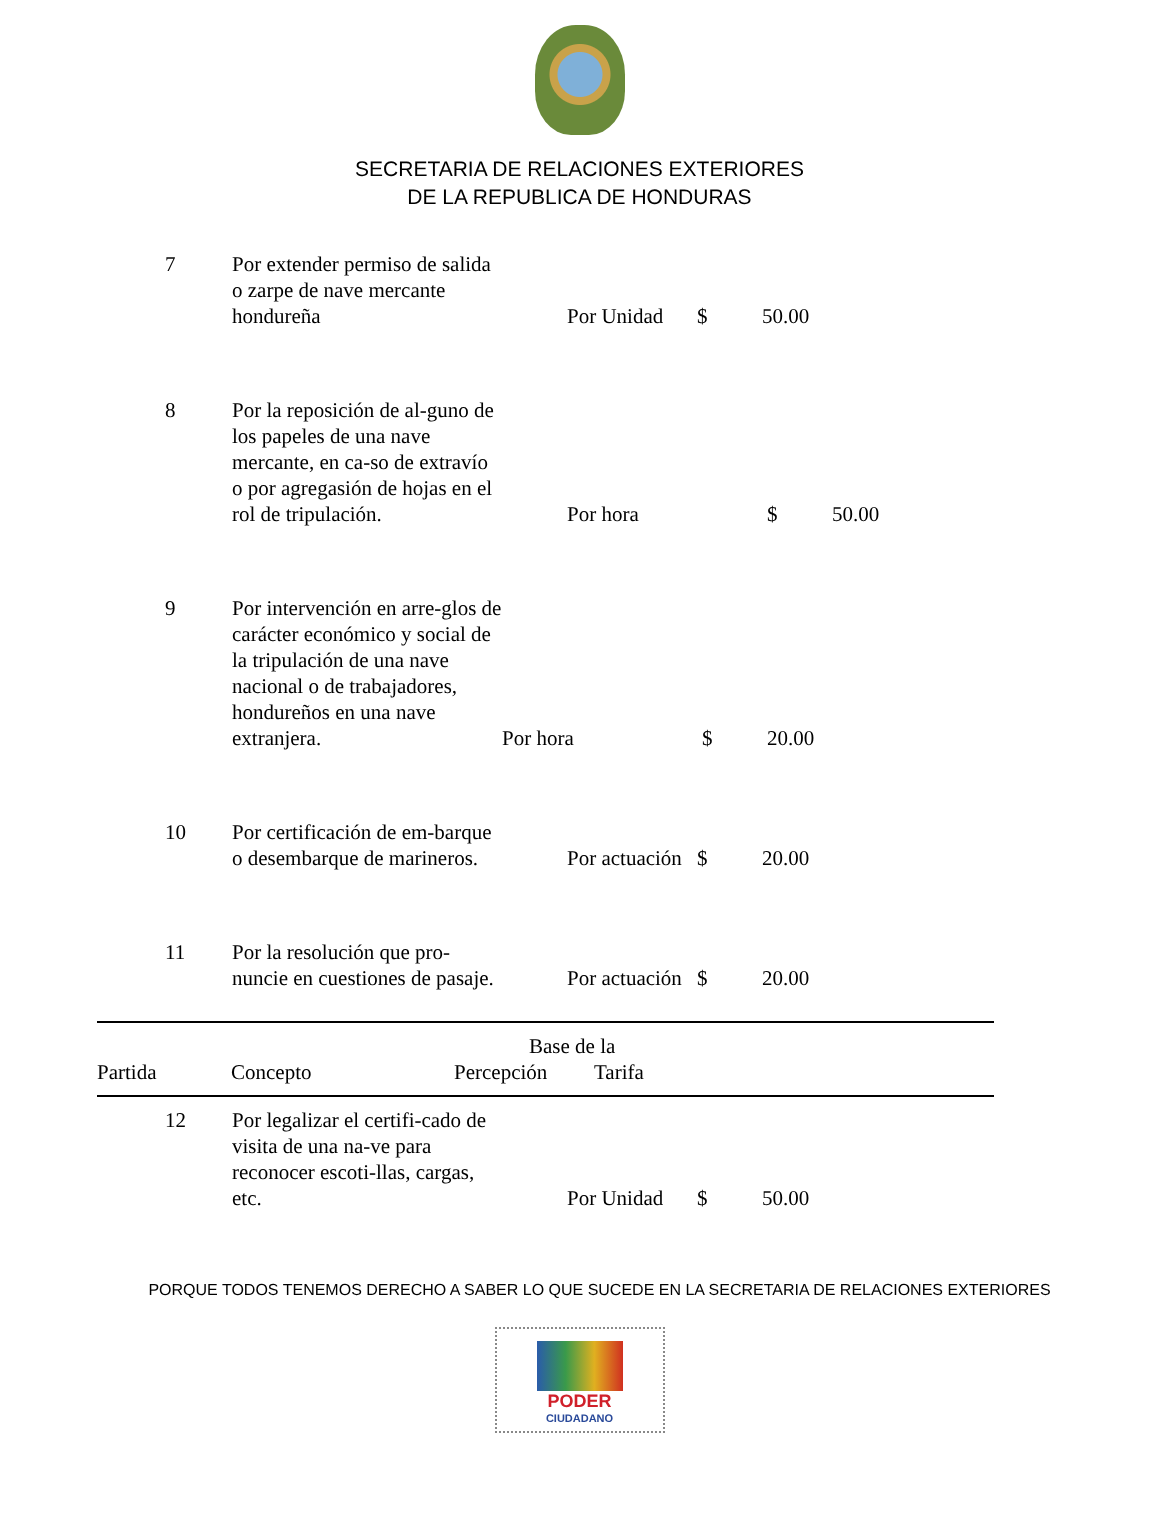SECRETARIA DE RELACIONES EXTERIORES
DE LA REPUBLICA DE HONDURAS
7 Por extender permiso de salida o zarpe de nave mercante hondureña
Por Unidad $ 50.00
8 Por la reposición de al-guno de los papeles de una nave mercante, en ca-so de extravío o por agregasión de hojas en el rol de tripulación.
Por hora $ 50.00
9 Por intervención en arre-glos de carácter económico y social de la tripulación de una nave nacional o de trabajadores, hondureños en una nave extranjera.
Por hora $ 20.00
10 Por certificación de em-barque o desembarque de marineros.
Por actuación
$ 20.00
11 Por la resolución que pro-nuncie en cuestiones de pasaje.
Por actuación
$ 20.00
Partida Concepto Percepción Base de la
Tarifa
12 Por legalizar el certifi-cado de visita de una na-ve para reconocer escoti-llas, cargas, etc.
Por Unidad $ 50.00
PORQUE TODOS TENEMOS DERECHO A SABER LO QUE SUCEDE EN LA SECRETARIA DE RELACIONES EXTERIORES
PODER
CIUDADANO